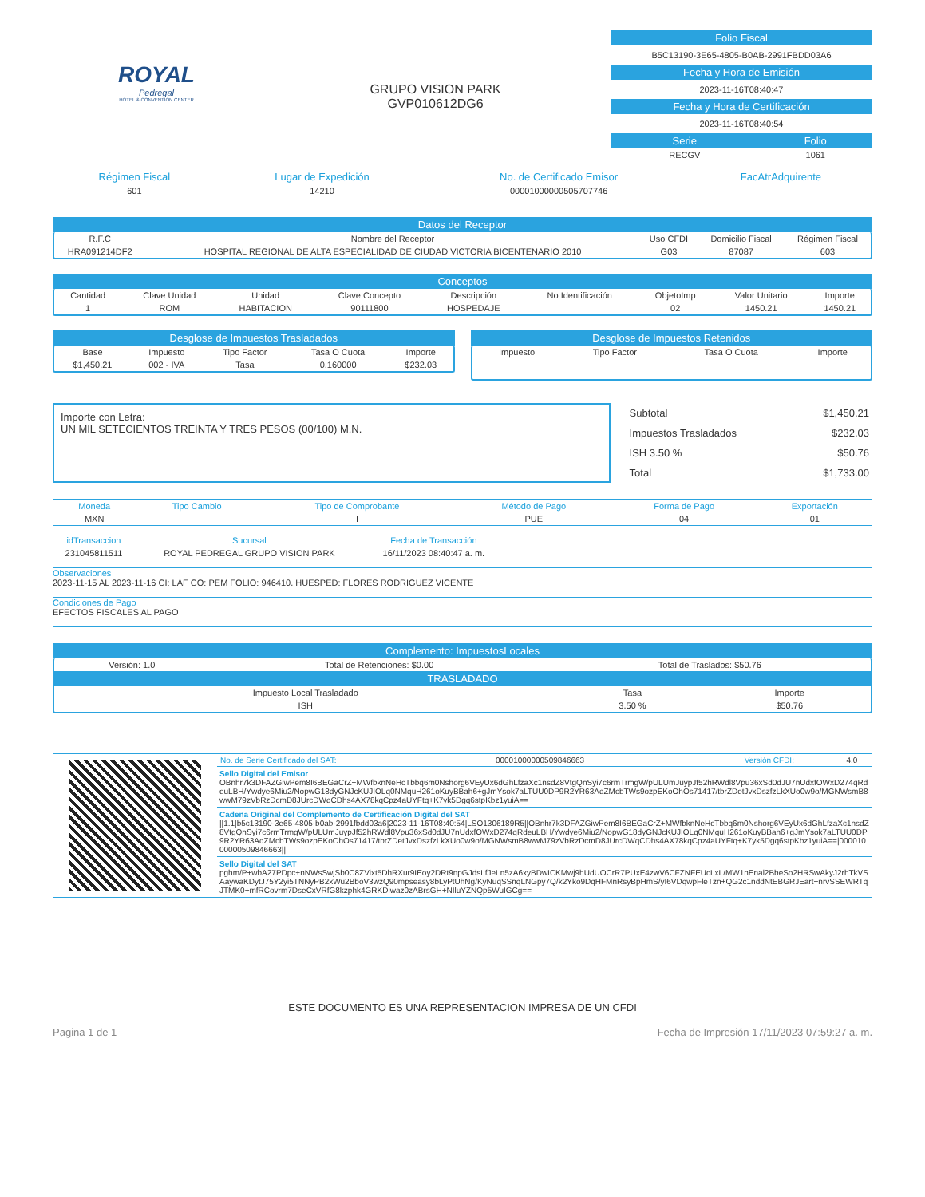ROYAL
Pedregal
HOTEL & CONVENTION CENTER
GRUPO VISION PARK
GVP010612DG6
Folio Fiscal
B5C13190-3E65-4805-B0AB-2991FBDD03A6
Fecha y Hora de Emisión
2023-11-16T08:40:47
Fecha y Hora de Certificación
2023-11-16T08:40:54
| Serie | Folio |
| RECGV | 1061 |
| Régimen Fiscal | Lugar de Expedición | No. de Certificado Emisor | FacAtrAdquirente |
| 601 | 14210 | 00001000000505707746 | |
Datos del Receptor
| R.F.C | Nombre del Receptor | Uso CFDI | Domicilio Fiscal | Régimen Fiscal |
| --- | --- | --- | --- | --- |
| HRA091214DF2 | HOSPITAL REGIONAL DE ALTA ESPECIALIDAD DE CIUDAD VICTORIA BICENTENARIO 2010 | G03 | 87087 | 603 |
Conceptos
| Cantidad | Clave Unidad | Unidad | Clave Concepto | Descripción | No Identificación | ObjetoImp | Valor Unitario | Importe |
| --- | --- | --- | --- | --- | --- | --- | --- | --- |
| 1 | ROM | HABITACION | 90111800 | HOSPEDAJE | | 02 | 1450.21 | 1450.21 |
Desglose de Impuestos Trasladados
| Base | Impuesto | Tipo Factor | Tasa O Cuota | Importe |
| --- | --- | --- | --- | --- |
| $1,450.21 | 002 - IVA | Tasa | 0.160000 | $232.03 |
Desglose de Impuestos Retenidos
| Impuesto | Tipo Factor | Tasa O Cuota | Importe |
| --- | --- | --- | --- |
Importe con Letra:
UN MIL SETECIENTOS TREINTA Y TRES PESOS (00/100) M.N.
| Subtotal | $1,450.21 |
| Impuestos Trasladados | $232.03 |
| ISH 3.50 % | $50.76 |
| Total | $1,733.00 |
| Moneda | Tipo Cambio | Tipo de Comprobante | Método de Pago | Forma de Pago | Exportación |
| MXN | | I | PUE | 04 | 01 |
| idTransaccion | Sucursal | Fecha de Transacción |
| 231045811511 | ROYAL PEDREGAL GRUPO VISION PARK | 16/11/2023 08:40:47 a. m. |
Observaciones
2023-11-15 AL 2023-11-16 CI: LAF CO: PEM FOLIO: 946410. HUESPED: FLORES RODRIGUEZ VICENTE
Condiciones de Pago
EFECTOS FISCALES AL PAGO
Complemento: ImpuestosLocales
| Versión: 1.0 | Total de Retenciones: $0.00 | Total de Traslados: $50.76 |
TRASLADADO
| Impuesto Local Trasladado | Tasa | Importe |
| ISH | 3.50 % | $50.76 |
| No. de Serie Certificado del SAT: | 00001000000509846663 | Versión CFDI: | 4.0 |
Sello Digital del Emisor
OBnhr7k3DFAZGiwPem8I6BEGaCrZ+MWfbknNeHcTbbq6m0Nshorg6VEyUx6dGhLfzaXc1nsdZ8VtgQnSyi7c6rmTrmgW/pULUmJuypJf52hRWdl8Vpu36xSd0dJU7nUdxfOWxD274qRdeuLBH/Ywdye6Miu2/NopwG18dyGNJcKUJIOLq0NMquH261oKuyBBah6+gJmYsok7aLTUU0DP9R2YR63AqZMcbTWs9ozpEKoOhOs71417/tbrZDetJvxDszfzLkXUo0w9o/MGNWsmB8wwM79zVbRzDcmD8JUrcDWqCDhs4AX78kqCpz4aUYFtq+K7yk5Dgq6stpKbz1yuiA==
Cadena Original del Complemento de Certificación Digital del SAT
||1.1|b5c13190-3e65-4805-b0ab-2991fbdd03a6|2023-11-16T08:40:54|LSO1306189R5||OBnhr7k3DFAZGiwPem8I6BEGaCrZ+MWfbknNeHcTbbq6m0Nshorg6VEyUx6dGhLfzaXc1nsdZ8VtgQnSyi7c6rmTrmgW/pULUmJuypJf52hRWdl8Vpu36xSd0dJU7nUdxfOWxD274qRdeuLBH/Ywdye6Miu2/NopwG18dyGNJcKUJIOLq0NMquH261oKuyBBah6+gJmYsok7aLTUU0DP9R2YR63AqZMcbTWs9ozpEKoOhOs71417/tbrZDetJvxDszfzLkXUo0w9o/MGNWsmB8wwM79zVbRzDcmD8JUrcDWqCDhs4AX78kqCpz4aUYFtq+K7yk5Dgq6stpKbz1yuiA==|00001000000509846663||
Sello Digital del SAT
pghm/P+wbA27PDpc+nNWsSwjSb0C8ZVixt5DhRXur9IEoy2DRt9npGJdsLfJeLn5zA6xyBDwICKMwj9hUdUOCrR7PUxE4zwV6CFZNFEUcLxL/MW1nEnal2BbeSo2HRSwAkyJ2rhTkVSAaywaKDytJ75Y2yi5TNNyPB2xWu2BboV3wzQ90mpseasy8bLyPtUhNg/KyNuqSSnqLNGpy7Q/k2Yko9DqHFMnRsyBpHmS/yI6VDqwpFleTzn+QG2c1nddNtEBGRJEart+nrvSSEWRTqJTMK0+mfRCovrm7DseCxVRfG8kzphk4GRKDiwaz0zABrsGH+NIluYZNQp5WuIGCg==
ESTE DOCUMENTO ES UNA REPRESENTACION IMPRESA DE UN CFDI
Pagina 1 de 1 Fecha de Impresión 17/11/2023 07:59:27 a. m.